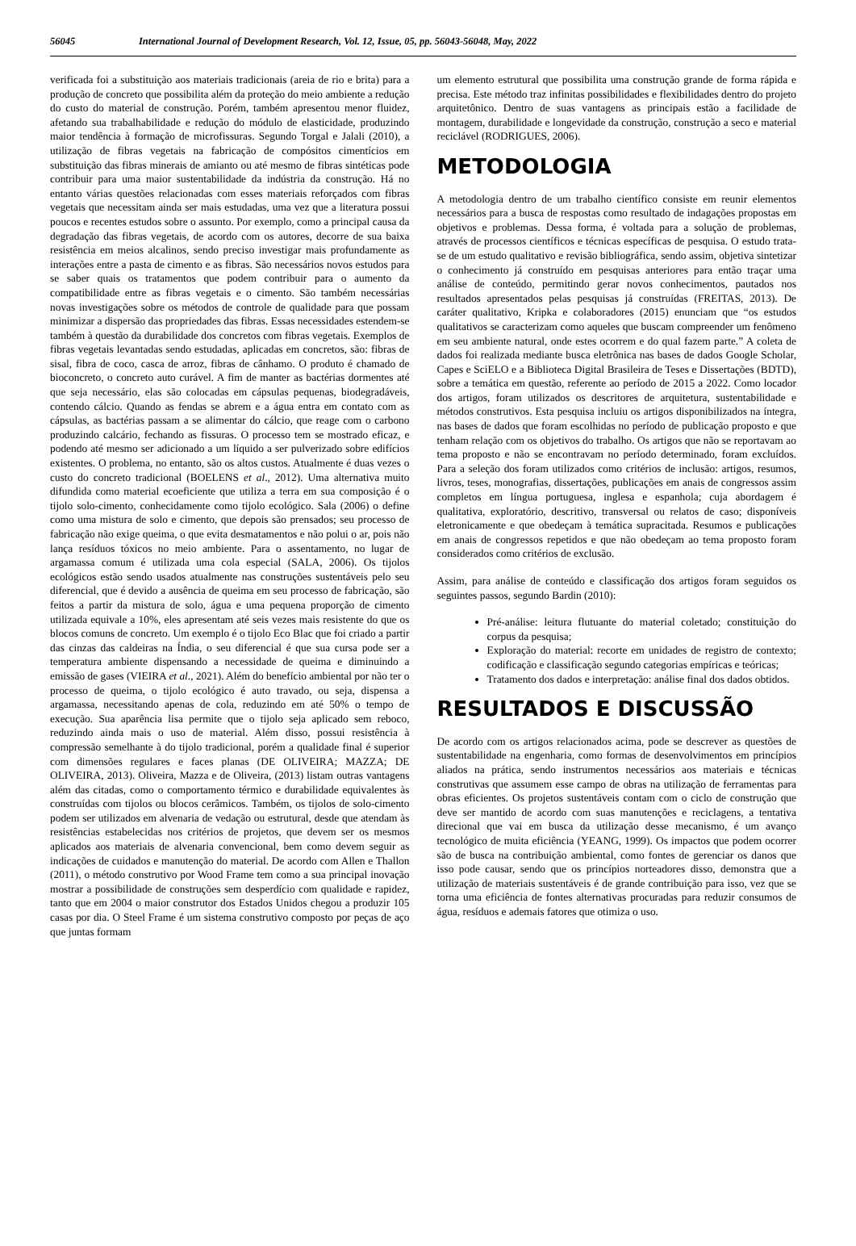56045 International Journal of Development Research, Vol. 12, Issue, 05, pp. 56043-56048, May, 2022
verificada foi a substituição aos materiais tradicionais (areia de rio e brita) para a produção de concreto que possibilita além da proteção do meio ambiente a redução do custo do material de construção. Porém, também apresentou menor fluidez, afetando sua trabalhabilidade e redução do módulo de elasticidade, produzindo maior tendência à formação de microfissuras. Segundo Torgal e Jalali (2010), a utilização de fibras vegetais na fabricação de compósitos cimentícios em substituição das fibras minerais de amianto ou até mesmo de fibras sintéticas pode contribuir para uma maior sustentabilidade da indústria da construção. Há no entanto várias questões relacionadas com esses materiais reforçados com fibras vegetais que necessitam ainda ser mais estudadas, uma vez que a literatura possui poucos e recentes estudos sobre o assunto. Por exemplo, como a principal causa da degradação das fibras vegetais, de acordo com os autores, decorre de sua baixa resistência em meios alcalinos, sendo preciso investigar mais profundamente as interações entre a pasta de cimento e as fibras. São necessários novos estudos para se saber quais os tratamentos que podem contribuir para o aumento da compatibilidade entre as fibras vegetais e o cimento. São também necessárias novas investigações sobre os métodos de controle de qualidade para que possam minimizar a dispersão das propriedades das fibras. Essas necessidades estendem-se também à questão da durabilidade dos concretos com fibras vegetais. Exemplos de fibras vegetais levantadas sendo estudadas, aplicadas em concretos, são: fibras de sisal, fibra de coco, casca de arroz, fibras de cânhamo. O produto é chamado de bioconcreto, o concreto auto curável. A fim de manter as bactérias dormentes até que seja necessário, elas são colocadas em cápsulas pequenas, biodegradáveis, contendo cálcio. Quando as fendas se abrem e a água entra em contato com as cápsulas, as bactérias passam a se alimentar do cálcio, que reage com o carbono produzindo calcário, fechando as fissuras. O processo tem se mostrado eficaz, e podendo até mesmo ser adicionado a um líquido a ser pulverizado sobre edifícios existentes. O problema, no entanto, são os altos custos. Atualmente é duas vezes o custo do concreto tradicional (BOELENS et al., 2012). Uma alternativa muito difundida como material ecoeficiente que utiliza a terra em sua composição é o tijolo solo-cimento, conhecidamente como tijolo ecológico. Sala (2006) o define como uma mistura de solo e cimento, que depois são prensados; seu processo de fabricação não exige queima, o que evita desmatamentos e não polui o ar, pois não lança resíduos tóxicos no meio ambiente. Para o assentamento, no lugar de argamassa comum é utilizada uma cola especial (SALA, 2006). Os tijolos ecológicos estão sendo usados atualmente nas construções sustentáveis pelo seu diferencial, que é devido a ausência de queima em seu processo de fabricação, são feitos a partir da mistura de solo, água e uma pequena proporção de cimento utilizada equivale a 10%, eles apresentam até seis vezes mais resistente do que os blocos comuns de concreto. Um exemplo é o tijolo Eco Blac que foi criado a partir das cinzas das caldeiras na Índia, o seu diferencial é que sua cursa pode ser a temperatura ambiente dispensando a necessidade de queima e diminuindo a emissão de gases (VIEIRA et al., 2021). Além do benefício ambiental por não ter o processo de queima, o tijolo ecológico é auto travado, ou seja, dispensa a argamassa, necessitando apenas de cola, reduzindo em até 50% o tempo de execução. Sua aparência lisa permite que o tijolo seja aplicado sem reboco, reduzindo ainda mais o uso de material. Além disso, possui resistência à compressão semelhante à do tijolo tradicional, porém a qualidade final é superior com dimensões regulares e faces planas (DE OLIVEIRA; MAZZA; DE OLIVEIRA, 2013). Oliveira, Mazza e de Oliveira, (2013) listam outras vantagens além das citadas, como o comportamento térmico e durabilidade equivalentes às construídas com tijolos ou blocos cerâmicos. Também, os tijolos de solo-cimento podem ser utilizados em alvenaria de vedação ou estrutural, desde que atendam às resistências estabelecidas nos critérios de projetos, que devem ser os mesmos aplicados aos materiais de alvenaria convencional, bem como devem seguir as indicações de cuidados e manutenção do material. De acordo com Allen e Thallon (2011), o método construtivo por Wood Frame tem como a sua principal inovação mostrar a possibilidade de construções sem desperdício com qualidade e rapidez, tanto que em 2004 o maior construtor dos Estados Unidos chegou a produzir 105 casas por dia. O Steel Frame é um sistema construtivo composto por peças de aço que juntas formam
um elemento estrutural que possibilita uma construção grande de forma rápida e precisa. Este método traz infinitas possibilidades e flexibilidades dentro do projeto arquitetônico. Dentro de suas vantagens as principais estão a facilidade de montagem, durabilidade e longevidade da construção, construção a seco e material reciclável (RODRIGUES, 2006).
METODOLOGIA
A metodologia dentro de um trabalho científico consiste em reunir elementos necessários para a busca de respostas como resultado de indagações propostas em objetivos e problemas. Dessa forma, é voltada para a solução de problemas, através de processos científicos e técnicas específicas de pesquisa. O estudo trata-se de um estudo qualitativo e revisão bibliográfica, sendo assim, objetiva sintetizar o conhecimento já construído em pesquisas anteriores para então traçar uma análise de conteúdo, permitindo gerar novos conhecimentos, pautados nos resultados apresentados pelas pesquisas já construídas (FREITAS, 2013). De caráter qualitativo, Kripka e colaboradores (2015) enunciam que “os estudos qualitativos se caracterizam como aqueles que buscam compreender um fenômeno em seu ambiente natural, onde estes ocorrem e do qual fazem parte.” A coleta de dados foi realizada mediante busca eletrônica nas bases de dados Google Scholar, Capes e SciELO e a Biblioteca Digital Brasileira de Teses e Dissertações (BDTD), sobre a temática em questão, referente ao período de 2015 a 2022. Como locador dos artigos, foram utilizados os descritores de arquitetura, sustentabilidade e métodos construtivos. Esta pesquisa incluiu os artigos disponibilizados na íntegra, nas bases de dados que foram escolhidas no período de publicação proposto e que tenham relação com os objetivos do trabalho. Os artigos que não se reportavam ao tema proposto e não se encontravam no período determinado, foram excluídos. Para a seleção dos foram utilizados como critérios de inclusão: artigos, resumos, livros, teses, monografias, dissertações, publicações em anais de congressos assim completos em língua portuguesa, inglesa e espanhola; cuja abordagem é qualitativa, exploratório, descritivo, transversal ou relatos de caso; disponíveis eletronicamente e que obedeçam à temática supracitada. Resumos e publicações em anais de congressos repetidos e que não obedeçam ao tema proposto foram considerados como critérios de exclusão.
Assim, para análise de conteúdo e classificação dos artigos foram seguidos os seguintes passos, segundo Bardin (2010):
Pré-análise: leitura flutuante do material coletado; constituição do corpus da pesquisa;
Exploração do material: recorte em unidades de registro de contexto; codificação e classificação segundo categorias empíricas e teóricas;
Tratamento dos dados e interpretação: análise final dos dados obtidos.
RESULTADOS E DISCUSSÃO
De acordo com os artigos relacionados acima, pode se descrever as questões de sustentabilidade na engenharia, como formas de desenvolvimentos em princípios aliados na prática, sendo instrumentos necessários aos materiais e técnicas construtivas que assumem esse campo de obras na utilização de ferramentas para obras eficientes. Os projetos sustentáveis contam com o ciclo de construção que deve ser mantido de acordo com suas manutenções e reciclagens, a tentativa direcional que vai em busca da utilização desse mecanismo, é um avanço tecnológico de muita eficiência (YEANG, 1999). Os impactos que podem ocorrer são de busca na contribuição ambiental, como fontes de gerenciar os danos que isso pode causar, sendo que os princípios norteadores disso, demonstra que a utilização de materiais sustentáveis é de grande contribuição para isso, vez que se torna uma eficiência de fontes alternativas procuradas para reduzir consumos de água, resíduos e ademais fatores que otimiza o uso.